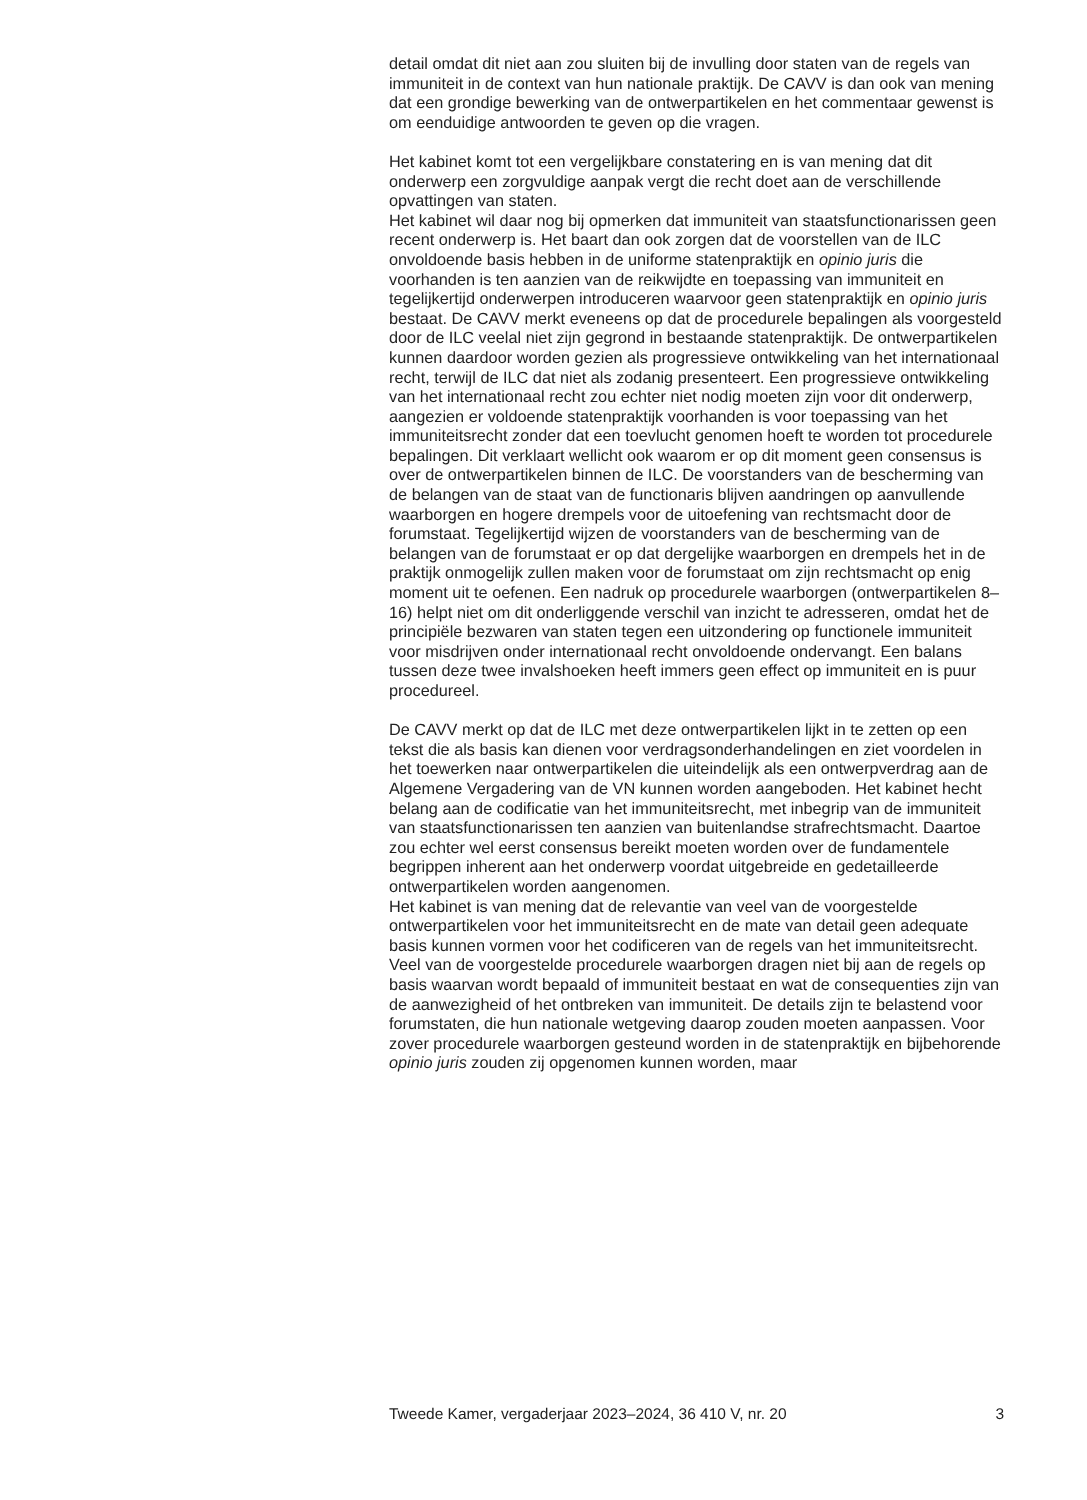detail omdat dit niet aan zou sluiten bij de invulling door staten van de regels van immuniteit in de context van hun nationale praktijk. De CAVV is dan ook van mening dat een grondige bewerking van de ontwerpartikelen en het commentaar gewenst is om eenduidige antwoorden te geven op die vragen.
Het kabinet komt tot een vergelijkbare constatering en is van mening dat dit onderwerp een zorgvuldige aanpak vergt die recht doet aan de verschillende opvattingen van staten.
Het kabinet wil daar nog bij opmerken dat immuniteit van staatsfunctiona­rissen geen recent onderwerp is. Het baart dan ook zorgen dat de voorstellen van de ILC onvoldoende basis hebben in de uniforme statenpraktijk en opinio juris die voorhanden is ten aanzien van de reikwijdte en toepassing van immuniteit en tegelijkertijd onderwerpen introduceren waarvoor geen statenpraktijk en opinio juris bestaat. De CAVV merkt eveneens op dat de procedurele bepalingen als voorgesteld door de ILC veelal niet zijn gegrond in bestaande statenpraktijk. De ontwerpartikelen kunnen daardoor worden gezien als progressieve ontwikkeling van het internationaal recht, terwijl de ILC dat niet als zodanig presenteert. Een progressieve ontwikkeling van het internationaal recht zou echter niet nodig moeten zijn voor dit onderwerp, aangezien er voldoende statenpraktijk voorhanden is voor toepassing van het immuni­teitsrecht zonder dat een toevlucht genomen hoeft te worden tot procedurele bepalingen. Dit verklaart wellicht ook waarom er op dit moment geen consensus is over de ontwerpartikelen binnen de ILC. De voorstanders van de bescherming van de belangen van de staat van de functionaris blijven aandringen op aanvullende waarborgen en hogere drempels voor de uitoefening van rechtsmacht door de forumstaat. Tegelijkertijd wijzen de voorstanders van de bescherming van de belangen van de forumstaat er op dat dergelijke waarborgen en drempels het in de praktijk onmogelijk zullen maken voor de forumstaat om zijn rechtsmacht op enig moment uit te oefenen. Een nadruk op procedurele waarborgen (ontwerpartikelen 8–16) helpt niet om dit onderliggende verschil van inzicht te adresseren, omdat het de principiële bezwaren van staten tegen een uitzondering op functionele immuniteit voor misdrijven onder internationaal recht onvoldoende ondervangt. Een balans tussen deze twee invalshoeken heeft immers geen effect op immuniteit en is puur procedureel.
De CAVV merkt op dat de ILC met deze ontwerpartikelen lijkt in te zetten op een tekst die als basis kan dienen voor verdragsonderhandelingen en ziet voordelen in het toewerken naar ontwerpartikelen die uiteindelijk als een ontwerpverdrag aan de Algemene Vergadering van de VN kunnen worden aangeboden. Het kabinet hecht belang aan de codificatie van het immuniteitsrecht, met inbegrip van de immuniteit van staatsfunctiona­rissen ten aanzien van buitenlandse strafrechtsmacht. Daartoe zou echter wel eerst consensus bereikt moeten worden over de fundamentele begrippen inherent aan het onderwerp voordat uitgebreide en gedetail­leerde ontwerpartikelen worden aangenomen.
Het kabinet is van mening dat de relevantie van veel van de voorgestelde ontwerpartikelen voor het immuniteitsrecht en de mate van detail geen adequate basis kunnen vormen voor het codificeren van de regels van het immuniteitsrecht. Veel van de voorgestelde procedurele waarborgen dragen niet bij aan de regels op basis waarvan wordt bepaald of immuniteit bestaat en wat de consequenties zijn van de aanwezigheid of het ontbreken van immuniteit. De details zijn te belastend voor forum­staten, die hun nationale wetgeving daarop zouden moeten aanpassen. Voor zover procedurele waarborgen gesteund worden in de statenpraktijk en bijbehorende opinio juris zouden zij opgenomen kunnen worden, maar
Tweede Kamer, vergaderjaar 2023–2024, 36 410 V, nr. 20 3